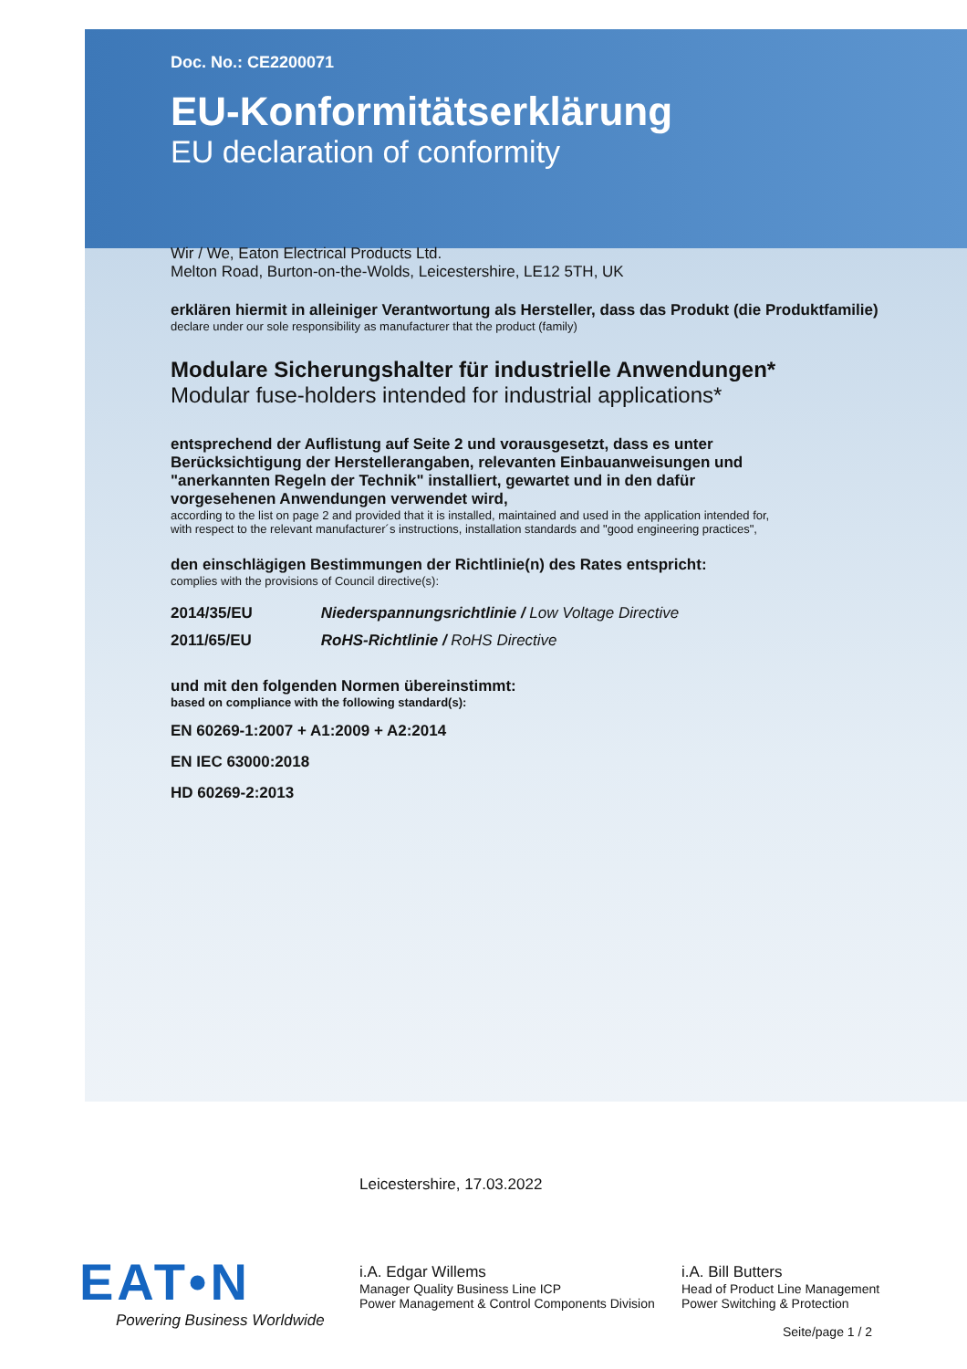Doc. No.: CE2200071
EU-Konformitätserklärung
EU declaration of conformity
Wir / We, Eaton Electrical Products Ltd.
Melton Road, Burton-on-the-Wolds, Leicestershire, LE12 5TH, UK
erklären hiermit in alleiniger Verantwortung als Hersteller, dass das Produkt (die Produktfamilie)
declare under our sole responsibility as manufacturer that the product (family)
Modulare Sicherungshalter für industrielle Anwendungen*
Modular fuse-holders intended for industrial applications*
entsprechend der Auflistung auf Seite 2 und vorausgesetzt, dass es unter Berücksichtigung der Herstellerangaben, relevanten Einbauanweisungen und "anerkannten Regeln der Technik" installiert, gewartet und in den dafür vorgesehenen Anwendungen verwendet wird,
according to the list on page 2 and provided that it is installed, maintained and used in the application intended for,
with respect to the relevant manufacturer´s instructions, installation standards and "good engineering practices",
den einschlägigen Bestimmungen der Richtlinie(n) des Rates entspricht:
complies with the provisions of Council directive(s):
2014/35/EU Niederspannungsrichtlinie / Low Voltage Directive
2011/65/EU RoHS-Richtlinie / RoHS Directive
und mit den folgenden Normen übereinstimmt:
based on compliance with the following standard(s):
EN 60269-1:2007 + A1:2009 + A2:2014
EN IEC 63000:2018
HD 60269-2:2013
Leicestershire, 17.03.2022
EAT•N
Powering Business Worldwide
i.A. Edgar Willems
Manager Quality Business Line ICP
Power Management & Control Components Division
i.A. Bill Butters
Head of Product Line Management
Power Switching & Protection
Seite/page 1 / 2